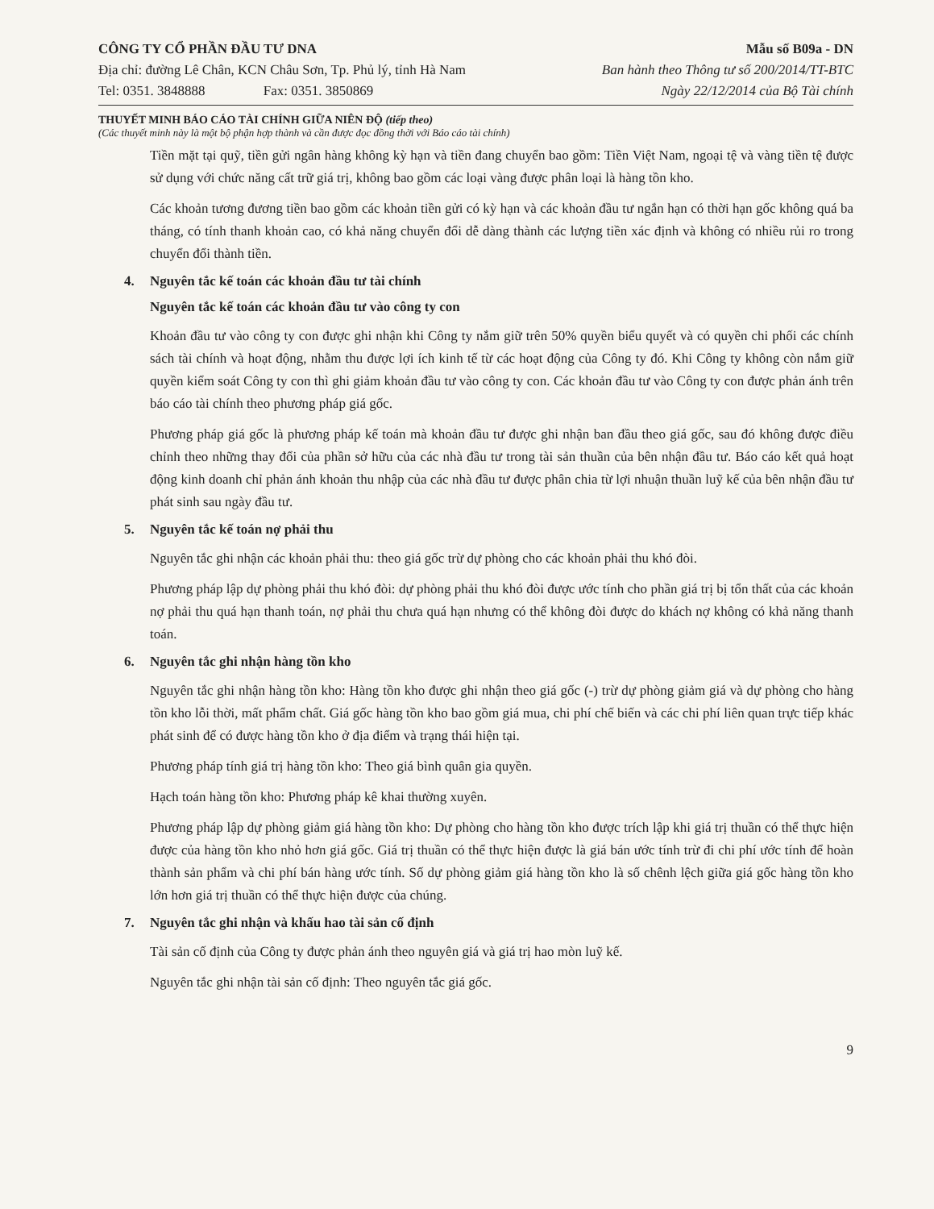CÔNG TY CỔ PHẦN ĐẦU TƯ DNA
Địa chỉ: đường Lê Chân, KCN Châu Sơn, Tp. Phủ lý, tỉnh Hà Nam
Tel: 0351. 3848888 Fax: 0351. 3850869
Mẫu số B09a - DN
Ban hành theo Thông tư số 200/2014/TT-BTC
Ngày 22/12/2014 của Bộ Tài chính
THUYẾT MINH BÁO CÁO TÀI CHÍNH GIỮA NIÊN ĐỘ (tiếp theo)
(Các thuyết minh này là một bộ phận hợp thành và cần được đọc đồng thời với Báo cáo tài chính)
Tiền mặt tại quỹ, tiền gửi ngân hàng không kỳ hạn và tiền đang chuyển bao gồm: Tiền Việt Nam, ngoại tệ và vàng tiền tệ được sử dụng với chức năng cất trữ giá trị, không bao gồm các loại vàng được phân loại là hàng tồn kho.
Các khoản tương đương tiền bao gồm các khoản tiền gửi có kỳ hạn và các khoản đầu tư ngắn hạn có thời hạn gốc không quá ba tháng, có tính thanh khoản cao, có khả năng chuyển đổi dễ dàng thành các lượng tiền xác định và không có nhiều rủi ro trong chuyển đổi thành tiền.
4. Nguyên tắc kế toán các khoản đầu tư tài chính
Nguyên tắc kế toán các khoản đầu tư vào công ty con
Khoản đầu tư vào công ty con được ghi nhận khi Công ty nắm giữ trên 50% quyền biểu quyết và có quyền chi phối các chính sách tài chính và hoạt động, nhằm thu được lợi ích kinh tế từ các hoạt động của Công ty đó. Khi Công ty không còn nắm giữ quyền kiểm soát Công ty con thì ghi giảm khoản đầu tư vào công ty con. Các khoản đầu tư vào Công ty con được phản ánh trên báo cáo tài chính theo phương pháp giá gốc.
Phương pháp giá gốc là phương pháp kế toán mà khoản đầu tư được ghi nhận ban đầu theo giá gốc, sau đó không được điều chỉnh theo những thay đổi của phần sở hữu của các nhà đầu tư trong tài sản thuần của bên nhận đầu tư. Báo cáo kết quả hoạt động kinh doanh chỉ phản ánh khoản thu nhập của các nhà đầu tư được phân chia từ lợi nhuận thuần luỹ kế của bên nhận đầu tư phát sinh sau ngày đầu tư.
5. Nguyên tắc kế toán nợ phải thu
Nguyên tắc ghi nhận các khoản phải thu: theo giá gốc trừ dự phòng cho các khoản phải thu khó đòi.
Phương pháp lập dự phòng phải thu khó đòi: dự phòng phải thu khó đòi được ước tính cho phần giá trị bị tổn thất của các khoản nợ phải thu quá hạn thanh toán, nợ phải thu chưa quá hạn nhưng có thể không đòi được do khách nợ không có khả năng thanh toán.
6. Nguyên tắc ghi nhận hàng tồn kho
Nguyên tắc ghi nhận hàng tồn kho: Hàng tồn kho được ghi nhận theo giá gốc (-) trừ dự phòng giảm giá và dự phòng cho hàng tồn kho lỗi thời, mất phẩm chất. Giá gốc hàng tồn kho bao gồm giá mua, chi phí chế biến và các chi phí liên quan trực tiếp khác phát sinh để có được hàng tồn kho ở địa điểm và trạng thái hiện tại.
Phương pháp tính giá trị hàng tồn kho: Theo giá bình quân gia quyền.
Hạch toán hàng tồn kho: Phương pháp kê khai thường xuyên.
Phương pháp lập dự phòng giảm giá hàng tồn kho: Dự phòng cho hàng tồn kho được trích lập khi giá trị thuần có thể thực hiện được của hàng tồn kho nhỏ hơn giá gốc. Giá trị thuần có thể thực hiện được là giá bán ước tính trừ đi chi phí ước tính để hoàn thành sản phẩm và chi phí bán hàng ước tính. Số dự phòng giảm giá hàng tồn kho là số chênh lệch giữa giá gốc hàng tồn kho lớn hơn giá trị thuần có thể thực hiện được của chúng.
7. Nguyên tắc ghi nhận và khấu hao tài sản cố định
Tài sản cố định của Công ty được phản ánh theo nguyên giá và giá trị hao mòn luỹ kế.
Nguyên tắc ghi nhận tài sản cố định: Theo nguyên tắc giá gốc.
9